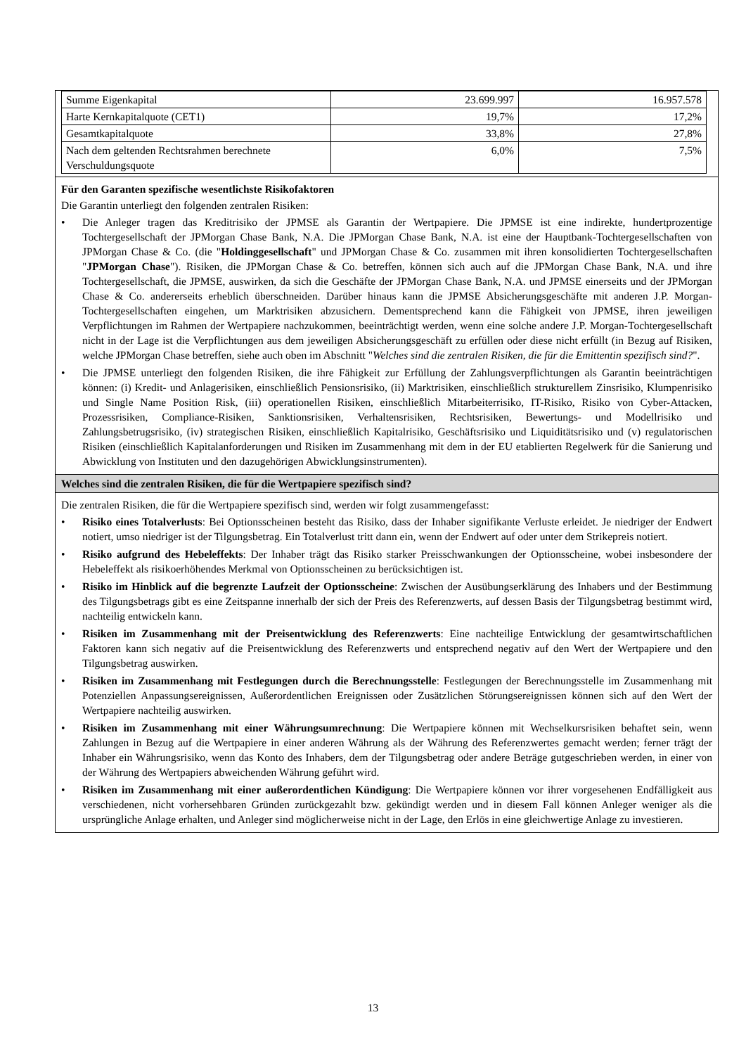| Summe Eigenkapital | 23.699.997 | 16.957.578 |
| Harte Kernkapitalquote (CET1) | 19,7% | 17,2% |
| Gesamtkapitalquote | 33,8% | 27,8% |
| Nach dem geltenden Rechtsrahmen berechnete Verschuldungsquote | 6,0% | 7,5% |
Für den Garanten spezifische wesentlichste Risikofaktoren
Die Garantin unterliegt den folgenden zentralen Risiken:
• Die Anleger tragen das Kreditrisiko der JPMSE als Garantin der Wertpapiere. Die JPMSE ist eine indirekte, hundertprozentige Tochtergesellschaft der JPMorgan Chase Bank, N.A. Die JPMorgan Chase Bank, N.A. ist eine der Hauptbank-Tochtergesellschaften von JPMorgan Chase & Co. (die "Holdinggesellschaft" und JPMorgan Chase & Co. zusammen mit ihren konsolidierten Tochtergesellschaften "JPMorgan Chase"). Risiken, die JPMorgan Chase & Co. betreffen, können sich auch auf die JPMorgan Chase Bank, N.A. und ihre Tochtergesellschaft, die JPMSE, auswirken, da sich die Geschäfte der JPMorgan Chase Bank, N.A. und JPMSE einerseits und der JPMorgan Chase & Co. andererseits erheblich überschneiden. Darüber hinaus kann die JPMSE Absicherungsgeschäfte mit anderen J.P. Morgan-Tochtergesellschaften eingehen, um Marktrisiken abzusichern. Dementsprechend kann die Fähigkeit von JPMSE, ihren jeweiligen Verpflichtungen im Rahmen der Wertpapiere nachzukommen, beeinträchtigt werden, wenn eine solche andere J.P. Morgan-Tochtergesellschaft nicht in der Lage ist die Verpflichtungen aus dem jeweiligen Absicherungsgeschäft zu erfüllen oder diese nicht erfüllt (in Bezug auf Risiken, welche JPMorgan Chase betreffen, siehe auch oben im Abschnitt "Welches sind die zentralen Risiken, die für die Emittentin spezifisch sind?".
• Die JPMSE unterliegt den folgenden Risiken, die ihre Fähigkeit zur Erfüllung der Zahlungsverpflichtungen als Garantin beeinträchtigen können: (i) Kredit- und Anlagerisiken, einschließlich Pensionsrisiko, (ii) Marktrisiken, einschließlich strukturellem Zinsrisiko, Klumpenrisiko und Single Name Position Risk, (iii) operationellen Risiken, einschließlich Mitarbeiterrisiko, IT-Risiko, Risiko von Cyber-Attacken, Prozessrisiken, Compliance-Risiken, Sanktionsrisiken, Verhaltensrisiken, Rechtsrisiken, Bewertungs- und Modellrisiko und Zahlungsbetrugsrisiko, (iv) strategischen Risiken, einschließlich Kapitalrisiko, Geschäftsrisiko und Liquiditätsrisiko und (v) regulatorischen Risiken (einschließlich Kapitalanforderungen und Risiken im Zusammenhang mit dem in der EU etablierten Regelwerk für die Sanierung und Abwicklung von Instituten und den dazugehörigen Abwicklungsinstrumenten).
Welches sind die zentralen Risiken, die für die Wertpapiere spezifisch sind?
Die zentralen Risiken, die für die Wertpapiere spezifisch sind, werden wir folgt zusammengefasst:
• Risiko eines Totalverlusts: Bei Optionsscheinen besteht das Risiko, dass der Inhaber signifikante Verluste erleidet. Je niedriger der Endwert notiert, umso niedriger ist der Tilgungsbetrag. Ein Totalverlust tritt dann ein, wenn der Endwert auf oder unter dem Strikepreis notiert.
• Risiko aufgrund des Hebeleffekts: Der Inhaber trägt das Risiko starker Preisschwankungen der Optionsscheine, wobei insbesondere der Hebeleffekt als risikoerhöhendes Merkmal von Optionsscheinen zu berücksichtigen ist.
• Risiko im Hinblick auf die begrenzte Laufzeit der Optionsscheine: Zwischen der Ausübungserklärung des Inhabers und der Bestimmung des Tilgungsbetrags gibt es eine Zeitspanne innerhalb der sich der Preis des Referenzwerts, auf dessen Basis der Tilgungsbetrag bestimmt wird, nachteilig entwickeln kann.
• Risiken im Zusammenhang mit der Preisentwicklung des Referenzwerts: Eine nachteilige Entwicklung der gesamtwirtschaftlichen Faktoren kann sich negativ auf die Preisentwicklung des Referenzwerts und entsprechend negativ auf den Wert der Wertpapiere und den Tilgungsbetrag auswirken.
• Risiken im Zusammenhang mit Festlegungen durch die Berechnungsstelle: Festlegungen der Berechnungsstelle im Zusammenhang mit Potenziellen Anpassungsereignissen, Außerordentlichen Ereignissen oder Zusätzlichen Störungsereignissen können sich auf den Wert der Wertpapiere nachteilig auswirken.
• Risiken im Zusammenhang mit einer Währungsumrechnung: Die Wertpapiere können mit Wechselkursrisiken behaftet sein, wenn Zahlungen in Bezug auf die Wertpapiere in einer anderen Währung als der Währung des Referenzwertes gemacht werden; ferner trägt der Inhaber ein Währungsrisiko, wenn das Konto des Inhabers, dem der Tilgungsbetrag oder andere Beträge gutgeschrieben werden, in einer von der Währung des Wertpapiers abweichenden Währung geführt wird.
• Risiken im Zusammenhang mit einer außerordentlichen Kündigung: Die Wertpapiere können vor ihrer vorgesehenen Endfälligkeit aus verschiedenen, nicht vorhersehbaren Gründen zurückgezahlt bzw. gekündigt werden und in diesem Fall können Anleger weniger als die ursprüngliche Anlage erhalten, und Anleger sind möglicherweise nicht in der Lage, den Erlös in eine gleichwertige Anlage zu investieren.
13